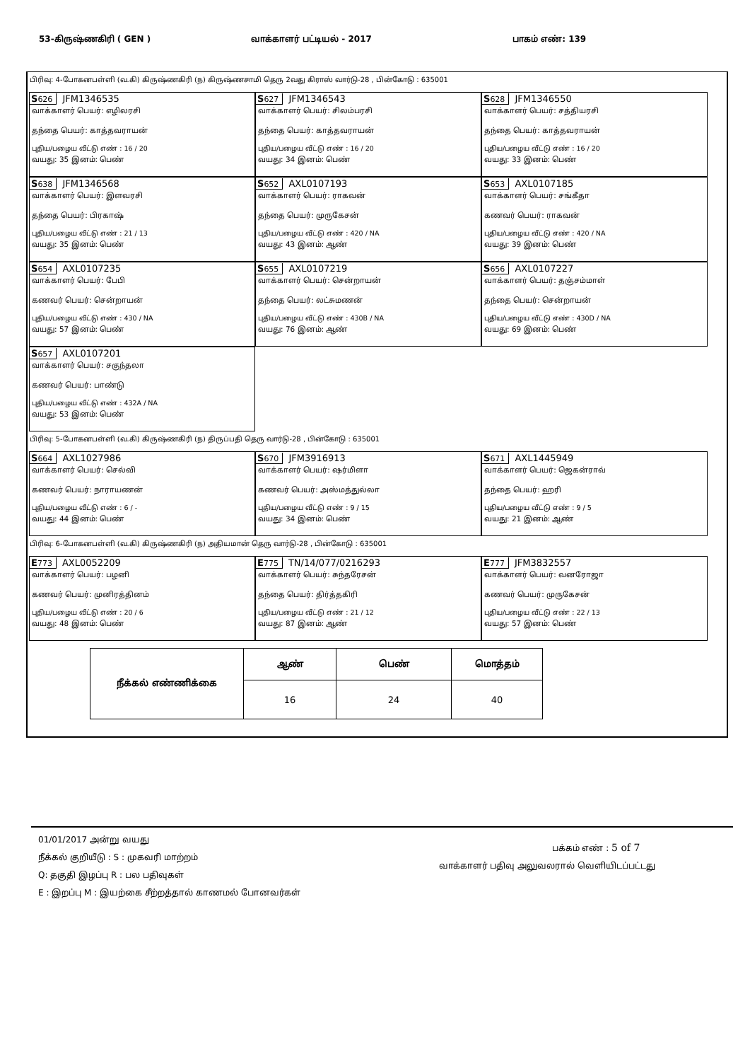53-கிருஷ்ணகிரி ( GEN ) வாக்காளர் பட்டியல் - 2017 பாகம் எண்: 139
பிரிவு: 4-போகனபள்ளி (வ.கி) கிருஷ்ணகிரி (ந) கிருஷ்ணசாமி தெரு 2வது கிராஸ் வார்டு-28 , பின்கோடு : 635001
S626 JFM1346535
வாக்காளர் பெயர்: எழிலரசி
தந்தை பெயர்: காத்தவராயன்
புதிய/பழைய வீட்டு எண் : 16 / 20
வயது: 35 இனம்: பெண்
S627 JFM1346543
வாக்காளர் பெயர்: சிலம்பரசி
தந்தை பெயர்: காத்தவராயன்
புதிய/பழைய வீட்டு எண் : 16 / 20
வயது: 34 இனம்: பெண்
S628 JFM1346550
வாக்காளர் பெயர்: சத்தியரசி
தந்தை பெயர்: காத்தவராயன்
புதிய/பழைய வீட்டு எண் : 16 / 20
வயது: 33 இனம்: பெண்
S638 JFM1346568
வாக்காளர் பெயர்: இளவரசி
தந்தை பெயர்: பிரகாஷ்
புதிய/பழைய வீட்டு எண் : 21 / 13
வயது: 35 இனம்: பெண்
S652 AXL0107193
வாக்காளர் பெயர்: ராகவன்
தந்தை பெயர்: முருகேசன்
புதிய/பழைய வீட்டு எண் : 420 / NA
வயது: 43 இனம்: ஆண்
S653 AXL0107185
வாக்காளர் பெயர்: சங்கீதா
கணவர் பெயர்: ராகவன்
புதிய/பழைய வீட்டு எண் : 420 / NA
வயது: 39 இனம்: பெண்
S654 AXL0107235
வாக்காளர் பெயர்: பேபி
கணவர் பெயர்: சென்றாயன்
புதிய/பழைய வீட்டு எண் : 430 / NA
வயது: 57 இனம்: பெண்
S655 AXL0107219
வாக்காளர் பெயர்: சென்றாயன்
தந்தை பெயர்: லட்சுமணன்
புதிய/பழைய வீட்டு எண் : 430B / NA
வயது: 76 இனம்: ஆண்
S656 AXL0107227
வாக்காளர் பெயர்: தஞ்சம்மாள்
தந்தை பெயர்: சென்றாயன்
புதிய/பழைய வீட்டு எண் : 430D / NA
வயது: 69 இனம்: பெண்
S657 AXL0107201
வாக்காளர் பெயர்: சகுந்தலா
கணவர் பெயர்: பாண்டு
புதிய/பழைய வீட்டு எண் : 432A / NA
வயது: 53 இனம்: பெண்
பிரிவு: 5-போகனபள்ளி (வ.கி) கிருஷ்ணகிரி (ந) திருப்பதி தெரு வார்டு-28 , பின்கோடு : 635001
S664 AXL1027986
வாக்காளர் பெயர்: செல்வி
கணவர் பெயர்: நாராயணன்
புதிய/பழைய வீட்டு எண் : 6 / -
வயது: 44 இனம்: பெண்
S670 JFM3916913
வாக்காளர் பெயர்: ஷர்மிளா
கணவர் பெயர்: அஸ்மத்துல்லா
புதிய/பழைய வீட்டு எண் : 9 / 15
வயது: 34 இனம்: பெண்
S671 AXL1445949
வாக்காளர் பெயர்: ஜெகன்ராவ்
தந்தை பெயர்: ஹரி
புதிய/பழைய வீட்டு எண் : 9 / 5
வயது: 21 இனம்: ஆண்
பிரிவு: 6-போகனபள்ளி (வ.கி) கிருஷ்ணகிரி (ந) அதியமான் தெரு வார்டு-28 , பின்கோடு : 635001
E773 AXL0052209
வாக்காளர் பெயர்: பழனி
கணவர் பெயர்: முனிரத்தினம்
புதிய/பழைய வீட்டு எண் : 20 / 6
வயது: 48 இனம்: பெண்
E775 TN/14/077/0216293
வாக்காளர் பெயர்: சுந்தரேசன்
தந்தை பெயர்: திர்த்தகிரி
புதிய/பழைய வீட்டு எண் : 21 / 12
வயது: 87 இனம்: ஆண்
E777 JFM3832557
வாக்காளர் பெயர்: வனரோஜா
கணவர் பெயர்: முருகேசன்
புதிய/பழைய வீட்டு எண் : 22 / 13
வயது: 57 இனம்: பெண்
| நீக்கல் எண்ணிக்கை | ஆண் | பெண் | மொத்தம் |
| --- | --- | --- | --- |
| | 16 | 24 | 40 |
01/01/2017 அன்று வயது
நீக்கல் குறியீடு : S : முகவரி மாற்றம்
Q: தகுதி இழப்பு R : பல பதிவுகள்
E : இறப்பு M : இயற்கை சீற்றத்தால் காணமல் போனவர்கள்
பக்கம் எண் : 5 of 7
வாக்காளர் பதிவு அலுவலரால் வெளியிடப்பட்டது